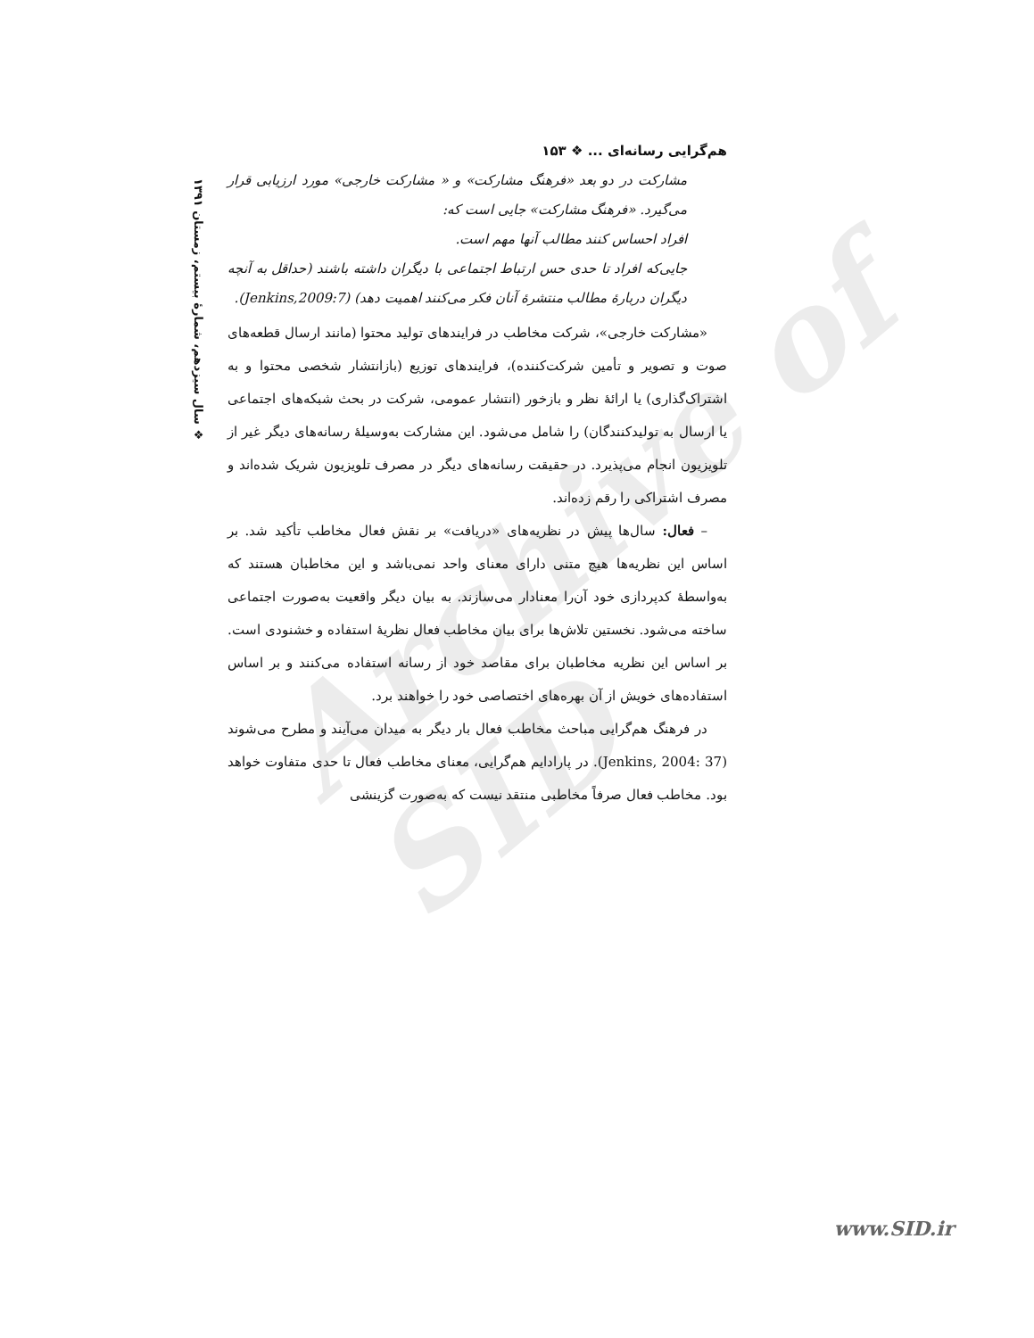Archive of SID
❖ سال سیزدهم، شمارهٔ بیستم، زمستان ۱۳۹۱
هم‌گرایی رسانه‌ای ... ❖ ۱۵۳
مشارکت در دو بعد «فرهنگ مشارکت» و « مشارکت خارجی» مورد ارزیابی قرار می‌گیرد. «فرهنگ مشارکت» جایی است که:
افراد احساس کنند مطالب آنها مهم است.
جایی‌که افراد تا حدی حس ارتباط اجتماعی با دیگران داشته باشند (حداقل به آنچه دیگران دربارهٔ مطالب منتشرهٔ آنان فکر می‌کنند اهمیت دهد) (Jenkins,2009:7).
«مشارکت خارجی»، شرکت مخاطب در فرایندهای تولید محتوا (مانند ارسال قطعه‌های صوت و تصویر و تأمین شرکت‌کننده)، فرایندهای توزیع (بازانتشار شخصی محتوا و به اشتراک‌گذاری) یا ارائهٔ نظر و بازخور (انتشار عمومی، شرکت در بحث شبکه‌های اجتماعی یا ارسال به تولیدکنندگان) را شامل می‌شود. این مشارکت به‌وسیلهٔ رسانه‌های دیگر غیر از تلویزیون انجام می‌پذیرد. در حقیقت رسانه‌های دیگر در مصرف تلویزیون شریک شده‌اند و مصرف اشتراکی را رقم زده‌اند.
– فعال: سال‌ها پیش در نظریه‌های «دریافت» بر نقش فعال مخاطب تأکید شد. بر اساس این نظریه‌ها هیچ متنی دارای معنای واحد نمی‌باشد و این مخاطبان هستند که به‌واسطهٔ کدپردازی خود آن‌را معنادار می‌سازند. به بیان دیگر واقعیت به‌صورت اجتماعی ساخته می‌شود. نخستین تلاش‌ها برای بیان مخاطب فعال نظریهٔ استفاده و خشنودی است. بر اساس این نظریه مخاطبان برای مقاصد خود از رسانه استفاده می‌کنند و بر اساس استفاده‌های خویش از آن بهره‌های اختصاصی خود را خواهند برد.
در فرهنگ هم‌گرایی مباحث مخاطب فعال بار دیگر به میدان می‌آیند و مطرح می‌شوند (Jenkins, 2004: 37). در پارادایم هم‌گرایی، معنای مخاطب فعال تا حدی متفاوت خواهد بود. مخاطب فعال صرفاً مخاطبی منتقد نیست که به‌صورت گزینشی
www.SID.ir